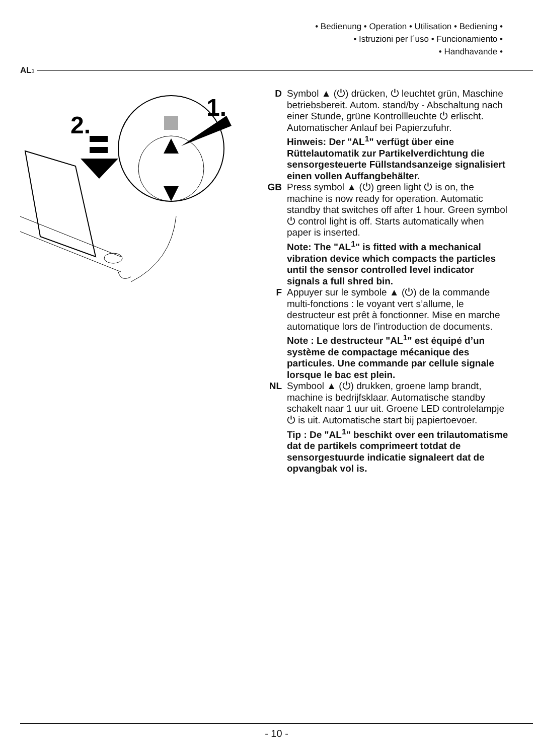• Bedienung • Operation • Utilisation • Bediening •
• Istruzioni per l´uso • Funcionamiento •
• Handhavande •
AL<sup>1</sup>
1.
2.
D Symbol ▲ (⏻) drücken, ⏻ leuchtet grün, Maschine betriebsbereit. Autom. stand/by - Abschaltung nach einer Stunde, grüne Kontrollleuchte ⏻ erlischt. Automatischer Anlauf bei Papierzufuhr.
Hinweis: Der "AL<sup>1</sup>" verfügt über eine Rüttelautomatik zur Partikelverdichtung die sensorgesteuerte Füllstandsan­zeige signalisiert einen vollen Auffang­behälter.
GB Press symbol ▲ (⏻) green light ⏻ is on, the machine is now ready for operation. Automatic standby that switches off after 1 hour. Green symbol ⏻ control light is off. Starts automatically when paper is inserted.
Note: The "AL<sup>1</sup>" is fitted with a mechanical vibration device which compacts the particles until the sensor controlled level indicator signals a full shred bin.
F Appuyer sur le symbole ▲ (⏻) de la commande multi-fonctions : le voyant vert s’allume, le destructeur est prêt à fonctionner. Mise en marche automatique lors de l’introduction de documents.
Note : Le destructeur "AL<sup>1</sup>" est équipé d’un système de compactage mécanique des particules. Une commande par cellule signale lorsque le bac est plein.
NL Symbool ▲ (⏻) drukken, groene lamp brandt, machine is bedrijfsklaar. Automati­sche standby schakelt naar 1 uur uit. Groene LED controlelampje ⏻ is uit. Automatische start bij papiertoevoer.
Tip : De "AL<sup>1</sup>" beschikt over een trilautomatisme dat de partikels comprimeert totdat de sensorgestuurde indicatie signaleert dat de opvangbak vol is.
- 10 -